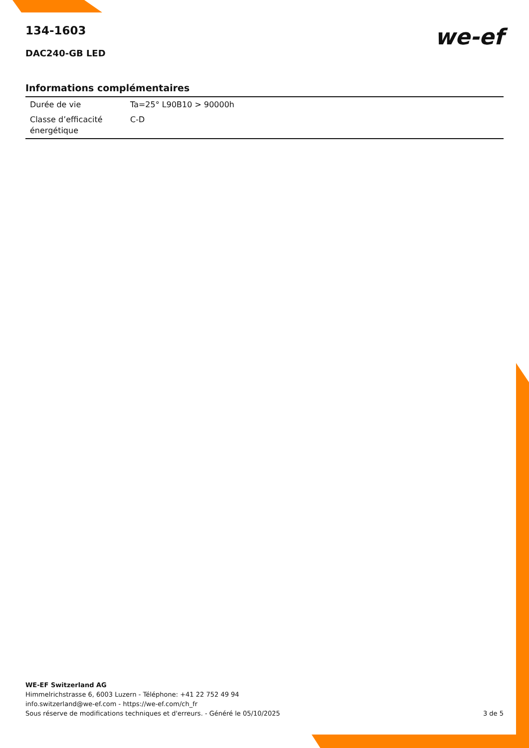we-ef
134-1603
DAC240-GB LED
Informations complémentaires
| Durée de vie | Ta=25° L90B10 > 90000h |
| Classe d’efficacité énergétique | C-D |
WE-EF Switzerland AG
Himmelrichstrasse 6, 6003 Luzern - Téléphone: +41 22 752 49 94
info.switzerland@we-ef.com - https://we-ef.com/ch_fr
3 de 5 Sous réserve de modifications techniques et d'erreurs. - Généré le 05/10/2025